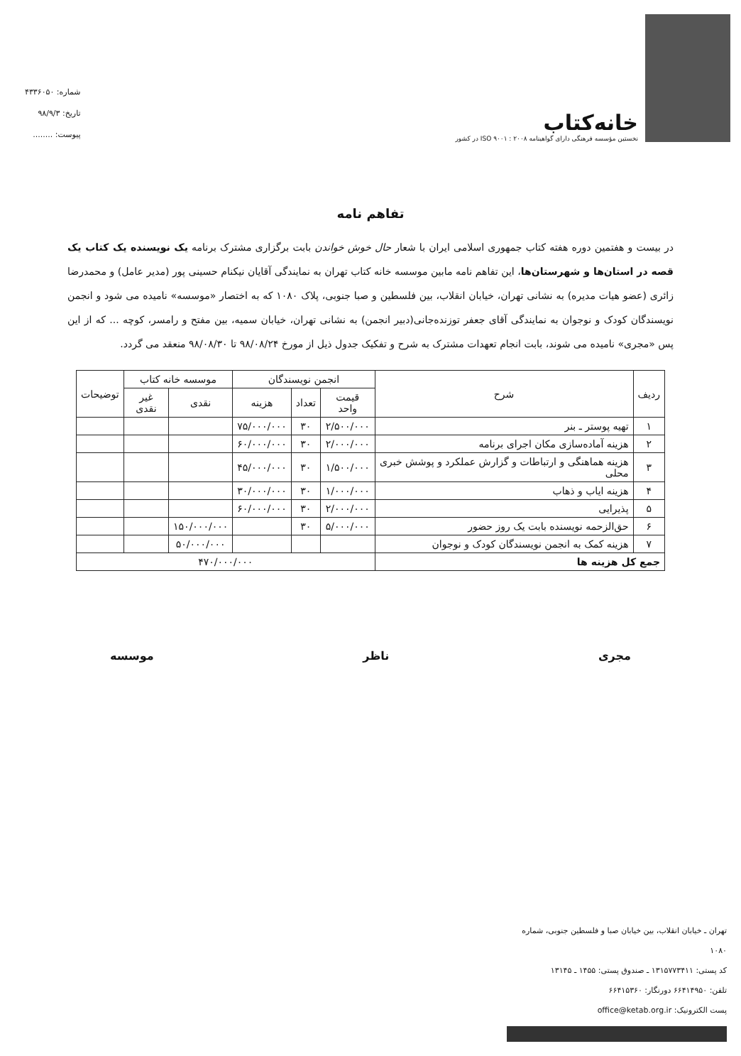خانه‌کتاب
نخستین مؤسسه فرهنگی دارای گواهینامه ۲۰۰۸ : ۹۰۰۱ ISO در کشور
شماره: ۴۳۳۶۰۵۰
تاریخ: ۹۸/۹/۳
پیوست: ........
تفاهم نامه
در بیست و هفتمین دوره هفته کتاب جمهوری اسلامی ایران با شعار حال خوش خواندن بابت برگزاری مشترک برنامه یک نویسنده یک کتاب یک قصه در استان‌ها و شهرستان‌ها، این تفاهم نامه مابین موسسه خانه کتاب تهران به نمایندگی آقایان نیکنام حسینی پور (مدیر عامل) و محمدرضا زائری (عضو هیات مدیره) به نشانی تهران، خیابان انقلاب، بین فلسطین و صبا جنوبی، پلاک ۱۰۸۰ که به اختصار «موسسه» نامیده می شود و انجمن نویسندگان کودک و نوجوان به نمایندگی آقای جعفر توزنده‌جانی(دبیر انجمن) به نشانی تهران، خیابان سمیه، بین مفتح و رامسر، کوچه ... که از این پس «مجری» نامیده می شوند، بابت انجام تعهدات مشترک به شرح و تفکیک جدول ذیل از مورخ ۹۸/۰۸/۲۴ تا ۹۸/۰۸/۳۰ منعقد می گردد.
| ردیف | شرح | انجمن نویسندگان | | | موسسه خانه کتاب | | توضیحات |
| --- | --- | --- | --- | --- | --- | --- | --- |
| | | قیمت واحد | تعداد | هزینه | نقدی | غیر نقدی | |
| ۱ | تهیه پوستر ـ بنر | ۲/۵۰۰/۰۰۰ | ۳۰ | ۷۵/۰۰۰/۰۰۰ | | | |
| ۲ | هزینه آماده‌سازی مکان اجرای برنامه | ۲/۰۰۰/۰۰۰ | ۳۰ | ۶۰/۰۰۰/۰۰۰ | | | |
| ۳ | هزینه هماهنگی و ارتباطات و گزارش عملکرد و پوشش خبری محلی | ۱/۵۰۰/۰۰۰ | ۳۰ | ۴۵/۰۰۰/۰۰۰ | | | |
| ۴ | هزینه ایاب و ذهاب | ۱/۰۰۰/۰۰۰ | ۳۰ | ۳۰/۰۰۰/۰۰۰ | | | |
| ۵ | پذیرایی | ۲/۰۰۰/۰۰۰ | ۳۰ | ۶۰/۰۰۰/۰۰۰ | | | |
| ۶ | حق‌الزحمه نویسنده بابت یک روز حضور | ۵/۰۰۰/۰۰۰ | ۳۰ | | ۱۵۰/۰۰۰/۰۰۰ | | |
| ۷ | هزینه کمک به انجمن نویسندگان کودک و نوجوان | | | | ۵۰/۰۰۰/۰۰۰ | | |
| جمع کل هزینه ها | | ۴۷۰/۰۰۰/۰۰۰ | | | | | |
مجری ناظر موسسه
تهران ـ خیابان انقلاب، بین خیابان صبا و فلسطین جنوبی، شماره ۱۰۸۰
کد پستی: ۱۳۱۵۷۷۳۴۱۱ ـ صندوق پستی: ۱۴۵۵ ـ ۱۳۱۴۵
تلفن: ۶۶۴۱۴۹۵۰ دورنگار: ۶۶۴۱۵۳۶۰
پست الکترونیک: office@ketab.org.ir